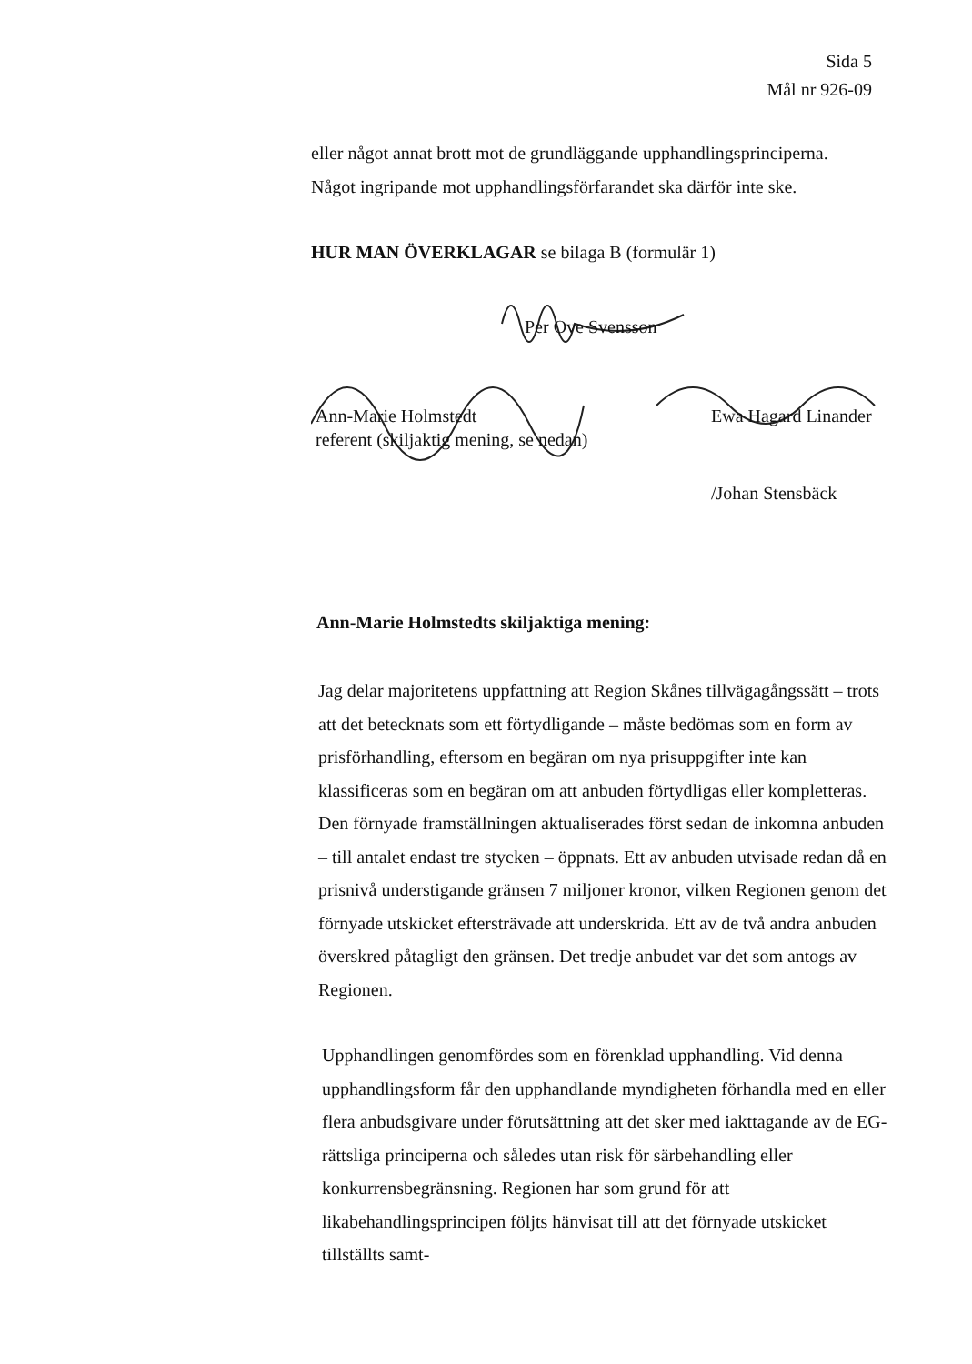Sida 5
Mål nr 926-09
eller något annat brott mot de grundläggande upphandlingsprinciperna.
Något ingripande mot upphandlingsförfarandet ska därför inte ske.
HUR MAN ÖVERKLAGAR se bilaga B (formulär 1)
Per Ove Svensson
Ann-Marie Holmstedt
referent (skiljaktig mening, se nedan)
Ewa Hagard Linander
/Johan Stensbäck
Ann-Marie Holmstedts skiljaktiga mening:
Jag delar majoritetens uppfattning att Region Skånes tillvägagångssätt – trots att det betecknats som ett förtydligande – måste bedömas som en form av prisförhandling, eftersom en begäran om nya prisuppgifter inte kan klassificeras som en begäran om att anbuden förtydligas eller kompletteras. Den förnyade framställningen aktualiserades först sedan de inkomna anbuden – till antalet endast tre stycken – öppnats. Ett av anbuden utvisade redan då en prisnivå understigande gränsen 7 miljoner kronor, vilken Regionen genom det förnyade utskicket eftersträvade att underskrida. Ett av de två andra anbuden överskred påtagligt den gränsen. Det tredje anbudet var det som antogs av Regionen.
Upphandlingen genomfördes som en förenklad upphandling. Vid denna upphandlingsform får den upphandlande myndigheten förhandla med en eller flera anbudsgivare under förutsättning att det sker med iakttagande av de EG-rättsliga principerna och således utan risk för särbehandling eller konkurrensbegränsning. Regionen har som grund för att likabehandlingsprincipen följts hänvisat till att det förnyade utskicket tillställts samt-